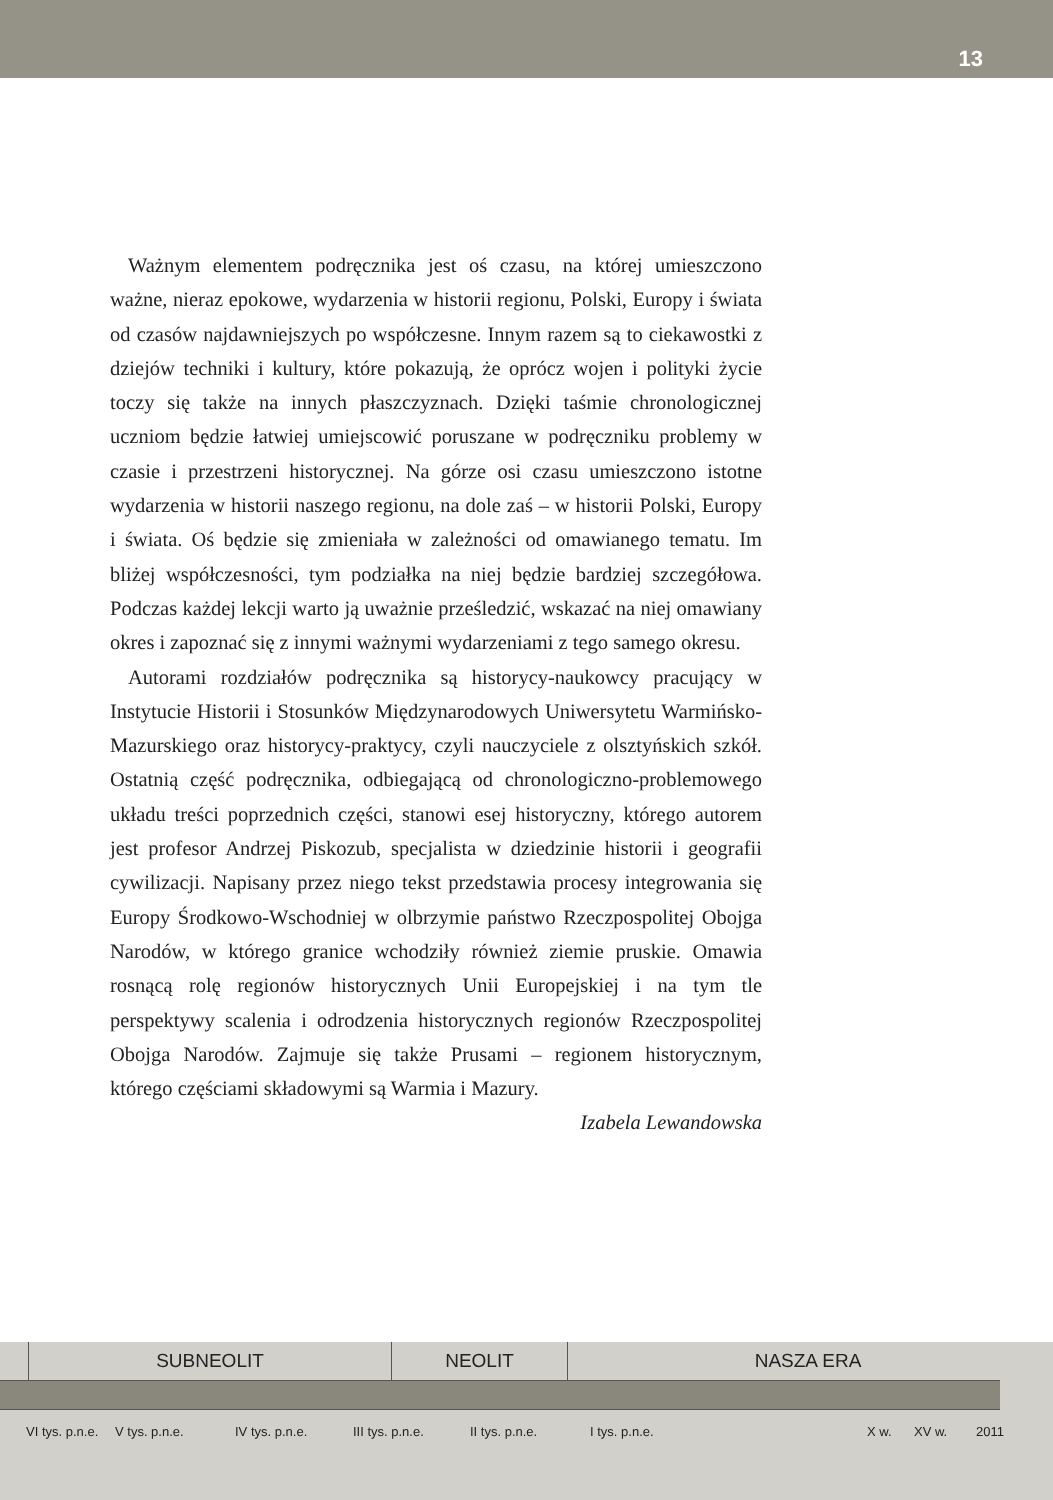13
Ważnym elementem podręcznika jest oś czasu, na której umieszczono ważne, nieraz epokowe, wydarzenia w historii regionu, Polski, Europy i świata od czasów najdawniejszych po współczesne. Innym razem są to ciekawostki z dziejów techniki i kultury, które pokazują, że oprócz wojen i polityki życie toczy się także na innych płaszczyznach. Dzięki taśmie chronologicznej uczniom będzie łatwiej umiejscowić poruszane w podręczniku problemy w czasie i przestrzeni historycznej. Na górze osi czasu umieszczono istotne wydarzenia w historii naszego regionu, na dole zaś – w historii Polski, Europy i świata. Oś będzie się zmieniała w zależności od omawianego tematu. Im bliżej współczesności, tym podziałka na niej będzie bardziej szczegółowa. Podczas każdej lekcji warto ją uważnie prześledzić, wskazać na niej omawiany okres i zapoznać się z innymi ważnymi wydarzeniami z tego samego okresu.
Autorami rozdziałów podręcznika są historycy-naukowcy pracujący w Instytucie Historii i Stosunków Międzynarodowych Uniwersytetu Warmińsko-Mazurskiego oraz historycy-praktycy, czyli nauczyciele z olsztyńskich szkół. Ostatnią część podręcznika, odbiegającą od chronologiczno-problemowego układu treści poprzednich części, stanowi esej historyczny, którego autorem jest profesor Andrzej Piskozub, specjalista w dziedzinie historii i geografii cywilizacji. Napisany przez niego tekst przedstawia procesy integrowania się Europy Środkowo-Wschodniej w olbrzymie państwo Rzeczpospolitej Obojga Narodów, w którego granice wchodziły również ziemie pruskie. Omawia rosnącą rolę regionów historycznych Unii Europejskiej i na tym tle perspektywy scalenia i odrodzenia historycznych regionów Rzeczpospolitej Obojga Narodów. Zajmuje się także Prusami – regionem historycznym, którego częściami składowymi są Warmia i Mazury.
Izabela Lewandowska
SUBNEOLIT
NEOLIT
NASZA ERA
VI tys. p.n.e. V tys. p.n.e. IV tys. p.n.e. III tys. p.n.e. II tys. p.n.e. I tys. p.n.e. X w. XV w. 2011